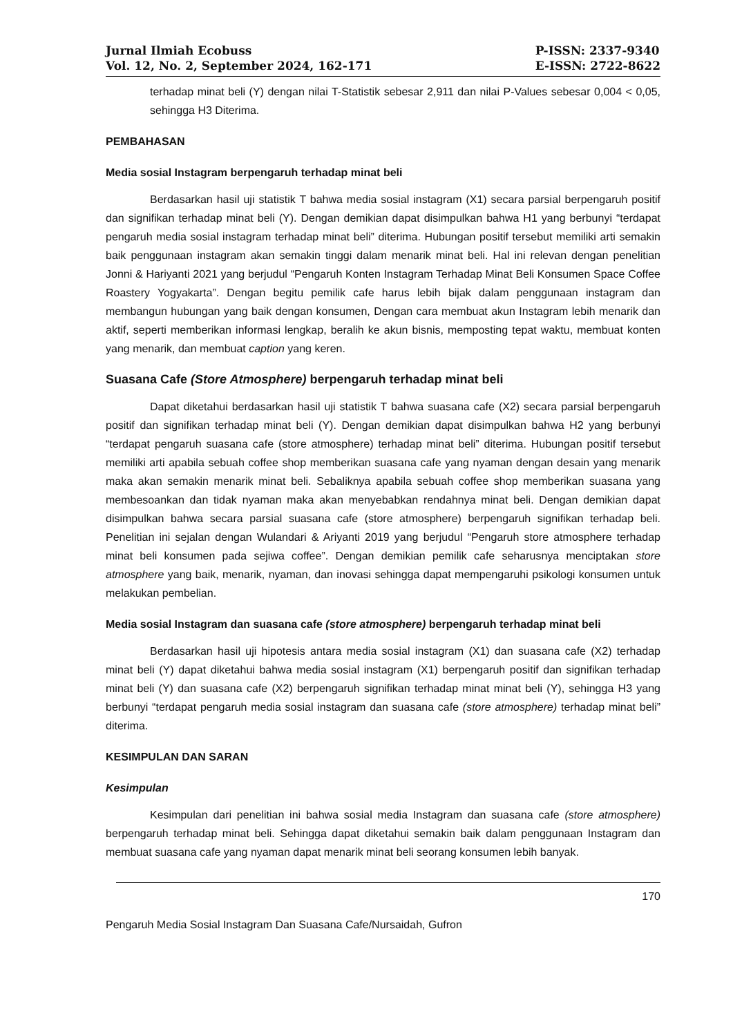Jurnal Ilmiah Ecobuss
Vol. 12, No. 2, September 2024, 162-171
P-ISSN: 2337-9340
E-ISSN: 2722-8622
terhadap minat beli (Y) dengan nilai T-Statistik sebesar 2,911 dan nilai P-Values sebesar 0,004 < 0,05, sehingga H3 Diterima.
PEMBAHASAN
Media sosial Instagram berpengaruh terhadap minat beli
Berdasarkan hasil uji statistik T bahwa media sosial instagram (X1) secara parsial berpengaruh positif dan signifikan terhadap minat beli (Y). Dengan demikian dapat disimpulkan bahwa H1 yang berbunyi “terdapat pengaruh media sosial instagram terhadap minat beli” diterima. Hubungan positif tersebut memiliki arti semakin baik penggunaan instagram akan semakin tinggi dalam menarik minat beli. Hal ini relevan dengan penelitian Jonni & Hariyanti 2021 yang berjudul “Pengaruh Konten Instagram Terhadap Minat Beli Konsumen Space Coffee Roastery Yogyakarta”. Dengan begitu pemilik cafe harus lebih bijak dalam penggunaan instagram dan membangun hubungan yang baik dengan konsumen, Dengan cara membuat akun Instagram lebih menarik dan aktif, seperti memberikan informasi lengkap, beralih ke akun bisnis, memposting tepat waktu, membuat konten yang menarik, dan membuat caption yang keren.
Suasana Cafe (Store Atmosphere) berpengaruh terhadap minat beli
Dapat diketahui berdasarkan hasil uji statistik T bahwa suasana cafe (X2) secara parsial berpengaruh positif dan signifikan terhadap minat beli (Y). Dengan demikian dapat disimpulkan bahwa H2 yang berbunyi “terdapat pengaruh suasana cafe (store atmosphere) terhadap minat beli” diterima. Hubungan positif tersebut memiliki arti apabila sebuah coffee shop memberikan suasana cafe yang nyaman dengan desain yang menarik maka akan semakin menarik minat beli. Sebaliknya apabila sebuah coffee shop memberikan suasana yang membesoankan dan tidak nyaman maka akan menyebabkan rendahnya minat beli. Dengan demikian dapat disimpulkan bahwa secara parsial suasana cafe (store atmosphere) berpengaruh signifikan terhadap beli. Penelitian ini sejalan dengan Wulandari & Ariyanti 2019 yang berjudul “Pengaruh store atmosphere terhadap minat beli konsumen pada sejiwa coffee”. Dengan demikian pemilik cafe seharusnya menciptakan store atmosphere yang baik, menarik, nyaman, dan inovasi sehingga dapat mempengaruhi psikologi konsumen untuk melakukan pembelian.
Media sosial Instagram dan suasana cafe (store atmosphere) berpengaruh terhadap minat beli
Berdasarkan hasil uji hipotesis antara media sosial instagram (X1) dan suasana cafe (X2) terhadap minat beli (Y) dapat diketahui bahwa media sosial instagram (X1) berpengaruh positif dan signifikan terhadap minat beli (Y) dan suasana cafe (X2) berpengaruh signifikan terhadap minat minat beli (Y), sehingga H3 yang berbunyi “terdapat pengaruh media sosial instagram dan suasana cafe (store atmosphere) terhadap minat beli” diterima.
KESIMPULAN DAN SARAN
Kesimpulan
Kesimpulan dari penelitian ini bahwa sosial media Instagram dan suasana cafe (store atmosphere) berpengaruh terhadap minat beli. Sehingga dapat diketahui semakin baik dalam penggunaan Instagram dan membuat suasana cafe yang nyaman dapat menarik minat beli seorang konsumen lebih banyak.
170
Pengaruh Media Sosial Instagram Dan Suasana Cafe/Nursaidah, Gufron